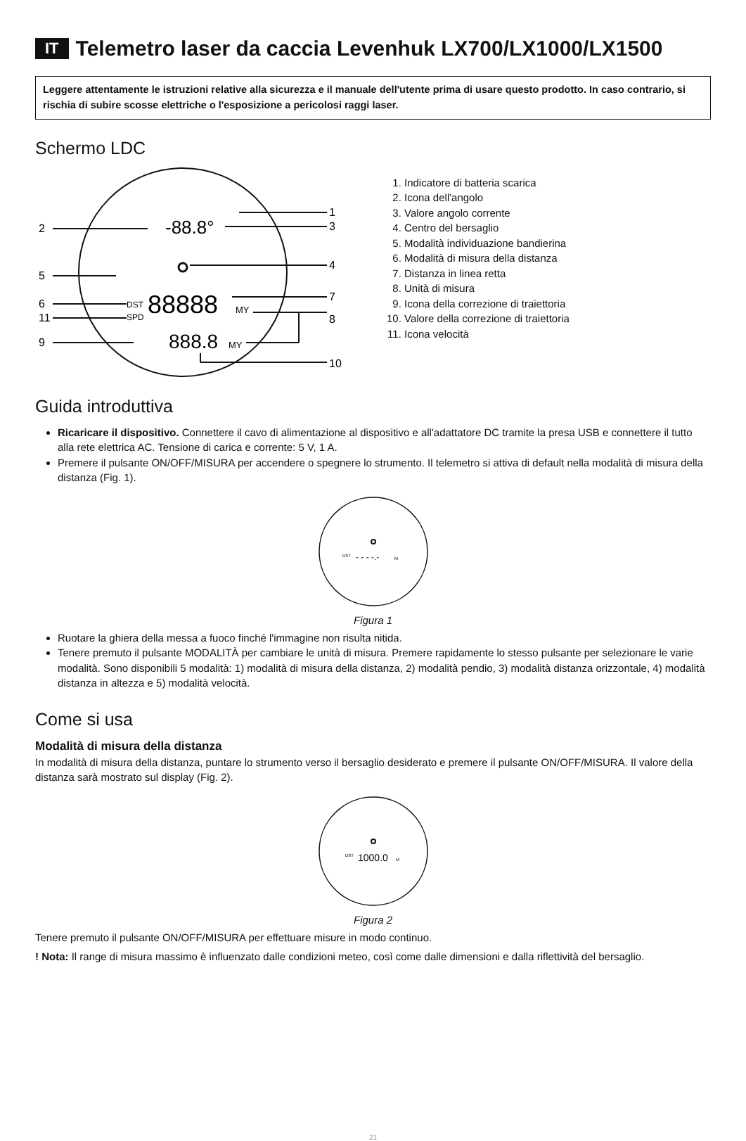IT Telemetro laser da caccia Levenhuk LX700/LX1000/LX1500
Leggere attentamente le istruzioni relative alla sicurezza e il manuale dell'utente prima di usare questo prodotto. In caso contrario, si rischia di subire scosse elettriche o l'esposizione a pericolosi raggi laser.
Schermo LDC
1
2
3
4
5
6
7
8
11
9
10
-88.8°
DST
SPD
88888
MY
888.8
MY
1. Indicatore di batteria scarica
2. Icona dell'angolo
3. Valore angolo corrente
4. Centro del bersaglio
5. Modalità individuazione bandierina
6. Modalità di misura della distanza
7. Distanza in linea retta
8. Unità di misura
9. Icona della correzione di traiettoria
10. Valore della correzione di traiettoria
11. Icona velocità
Guida introduttiva
Ricaricare il dispositivo. Connettere il cavo di alimentazione al dispositivo e all'adattatore DC tramite la presa USB e connettere il tutto alla rete elettrica AC. Tensione di carica e corrente: 5 V, 1 A.
Premere il pulsante ON/OFF/MISURA per accendere o spegnere lo strumento. Il telemetro si attiva di default nella modalità di misura della distanza (Fig. 1).
DST
- - - -.-
M
Figura 1
Ruotare la ghiera della messa a fuoco finché l'immagine non risulta nitida.
Tenere premuto il pulsante MODALITÀ per cambiare le unità di misura. Premere rapidamente lo stesso pulsante per selezionare le varie modalità. Sono disponibili 5 modalità: 1) modalità di misura della distanza, 2) modalità pendio, 3) modalità distanza orizzontale, 4) modalità distanza in altezza e 5) modalità velocità.
Come si usa
Modalità di misura della distanza
In modalità di misura della distanza, puntare lo strumento verso il bersaglio desiderato e premere il pulsante ON/OFF/MISURA. Il valore della distanza sarà mostrato sul display (Fig. 2).
DST
1000.0
M
Figura 2
Tenere premuto il pulsante ON/OFF/MISURA per effettuare misure in modo continuo.
! Nota: Il range di misura massimo è influenzato dalle condizioni meteo, così come dalle dimensioni e dalla riflettività del bersaglio.
21